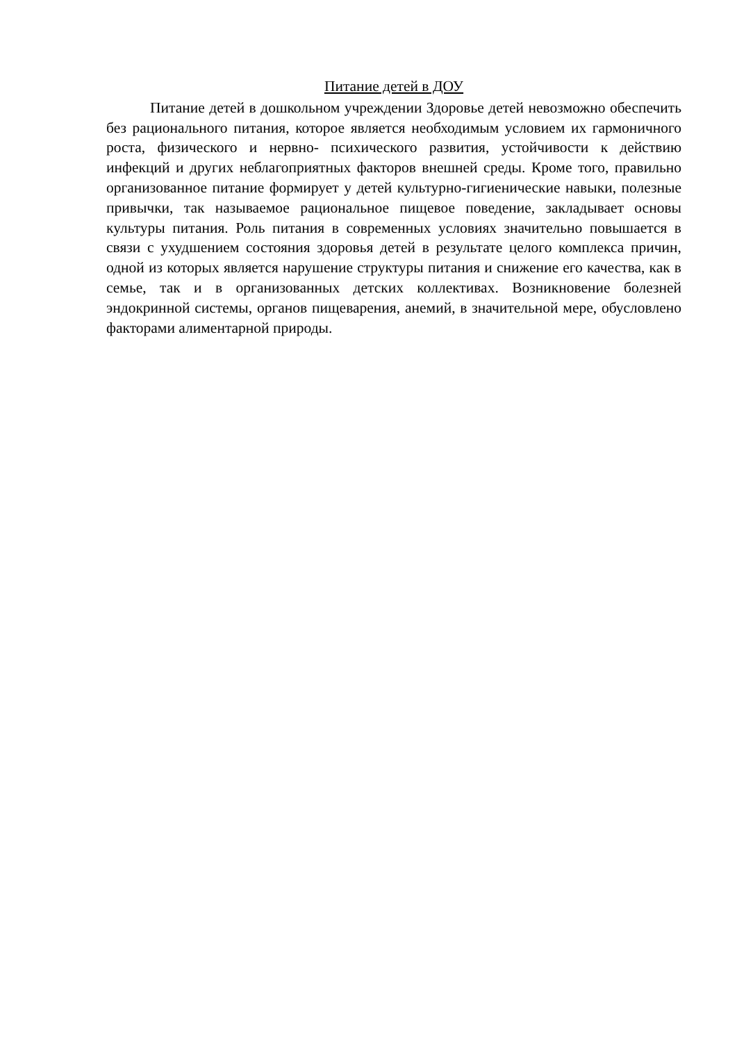Питание детей в ДОУ
Питание детей в дошкольном учреждении Здоровье детей невозможно обеспечить без рационального питания, которое является необходимым условием их гармоничного роста, физического и нервно- психического развития, устойчивости к действию инфекций и других неблагоприятных факторов внешней среды. Кроме того, правильно организованное питание формирует у детей культурно-гигиенические навыки, полезные привычки, так называемое рациональное пищевое поведение, закладывает основы культуры питания. Роль питания в современных условиях значительно повышается в связи с ухудшением состояния здоровья детей в результате целого комплекса причин, одной из которых является нарушение структуры питания и снижение его качества, как в семье, так и в организованных детских коллективах. Возникновение болезней эндокринной системы, органов пищеварения, анемий, в значительной мере, обусловлено факторами алиментарной природы.